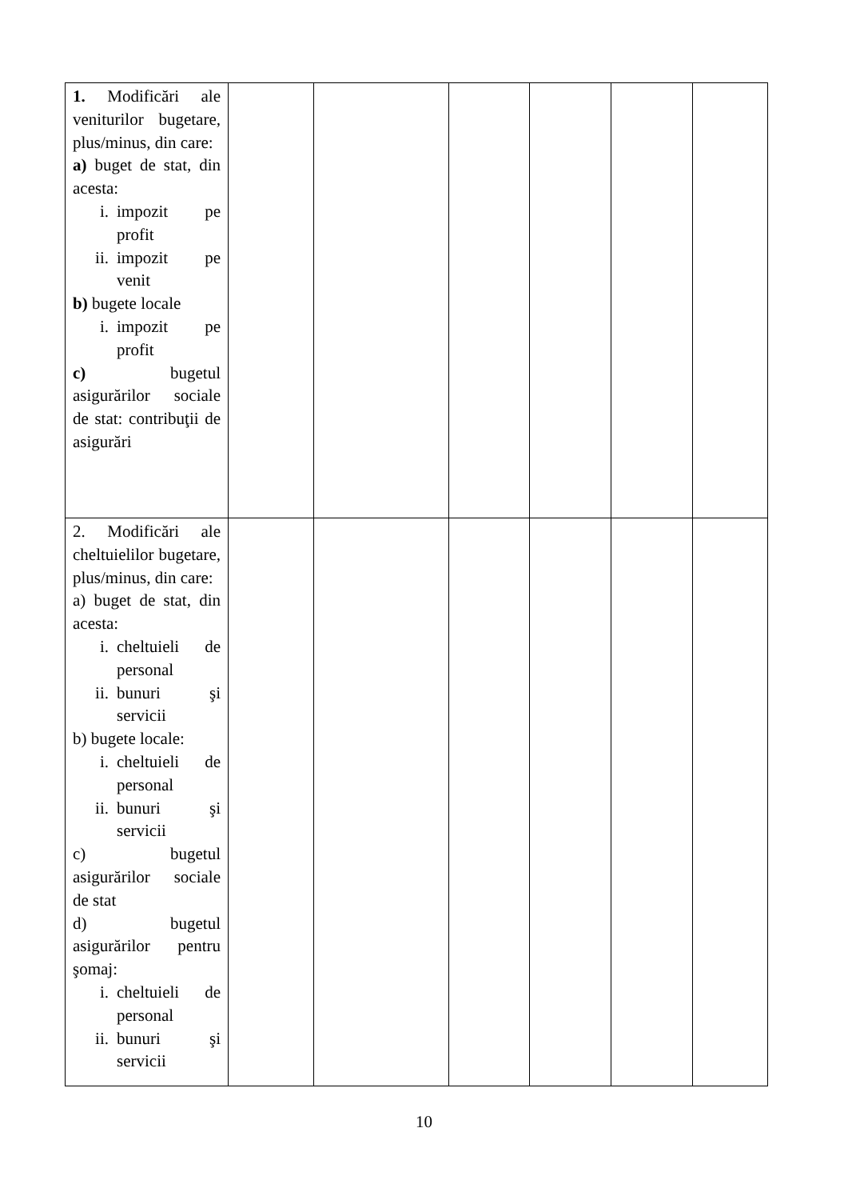| 1. Modificări ale veniturilor bugetare, plus/minus, din care: a) buget de stat, din acesta: i. impozit pe profit ii. impozit pe venit b) bugete locale i. impozit pe profit c) bugetul asigurărilor sociale de stat: contribuţii de asigurări | | | | | | |
| 2. Modificări ale cheltuielilor bugetare, plus/minus, din care: a) buget de stat, din acesta: i. cheltuieli de personal ii. bunuri şi servicii b) bugete locale: i. cheltuieli de personal ii. bunuri şi servicii c) bugetul asigurărilor sociale de stat d) bugetul asigurărilor pentru şomaj: i. cheltuieli de personal ii. bunuri şi servicii | | | | | | |
10